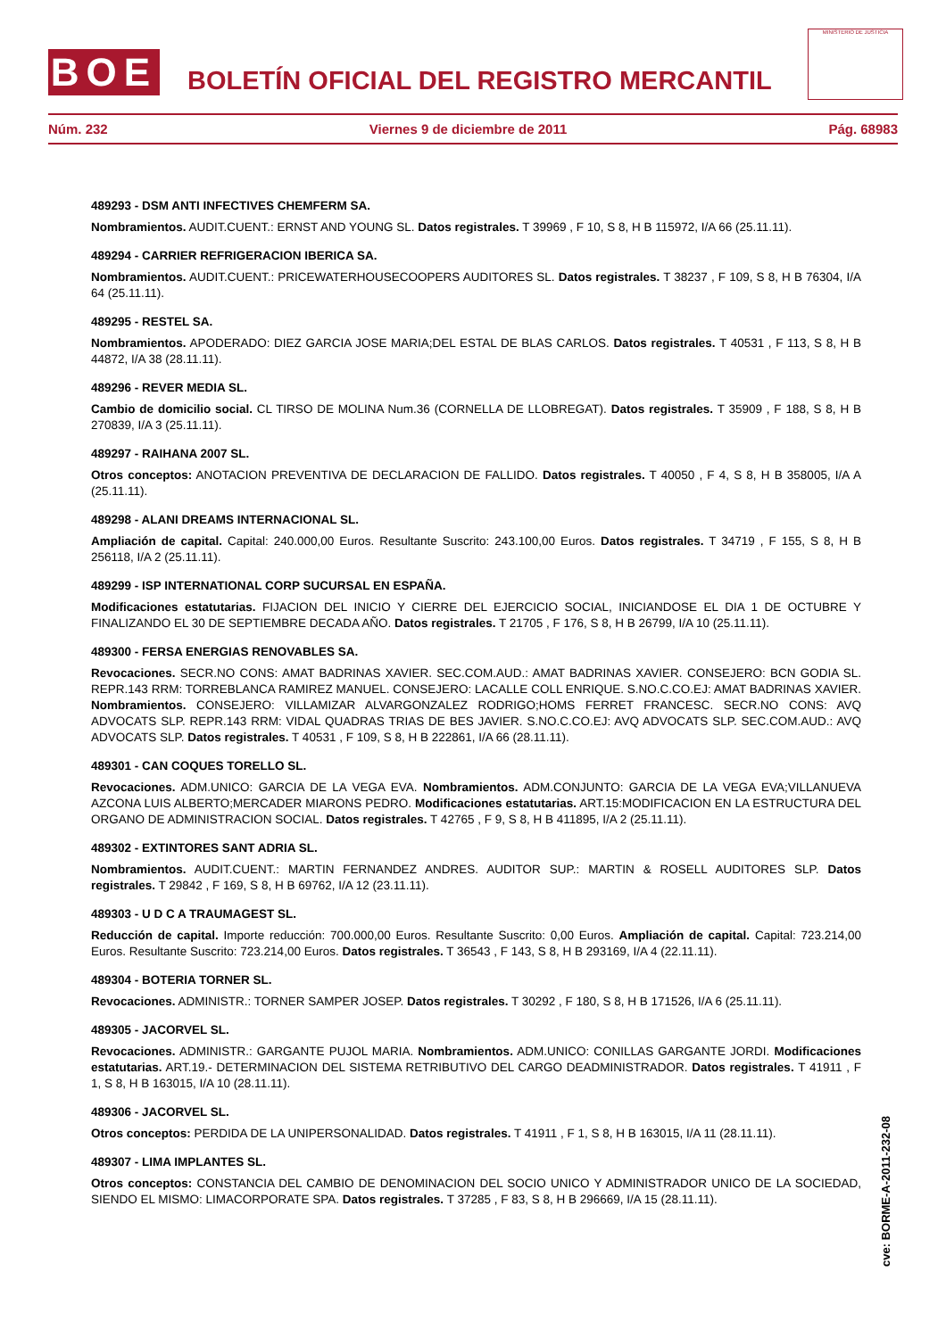BOE
BOLETÍN OFICIAL DEL REGISTRO MERCANTIL
MINISTERIO DE JUSTICIA
Núm. 232 Viernes 9 de diciembre de 2011 Pág. 68983
489293 - DSM ANTI INFECTIVES CHEMFERM SA.
Nombramientos. AUDIT.CUENT.: ERNST AND YOUNG SL. Datos registrales. T 39969 , F 10, S 8, H B 115972, I/A 66 (25.11.11).
489294 - CARRIER REFRIGERACION IBERICA SA.
Nombramientos. AUDIT.CUENT.: PRICEWATERHOUSECOOPERS AUDITORES SL. Datos registrales. T 38237 , F 109, S 8, H B 76304, I/A 64 (25.11.11).
489295 - RESTEL SA.
Nombramientos. APODERADO: DIEZ GARCIA JOSE MARIA;DEL ESTAL DE BLAS CARLOS. Datos registrales. T 40531 , F 113, S 8, H B 44872, I/A 38 (28.11.11).
489296 - REVER MEDIA SL.
Cambio de domicilio social. CL TIRSO DE MOLINA Num.36 (CORNELLA DE LLOBREGAT). Datos registrales. T 35909 , F 188, S 8, H B 270839, I/A 3 (25.11.11).
489297 - RAIHANA 2007 SL.
Otros conceptos: ANOTACION PREVENTIVA DE DECLARACION DE FALLIDO. Datos registrales. T 40050 , F 4, S 8, H B 358005, I/A A (25.11.11).
489298 - ALANI DREAMS INTERNACIONAL SL.
Ampliación de capital. Capital: 240.000,00 Euros. Resultante Suscrito: 243.100,00 Euros. Datos registrales. T 34719 , F 155, S 8, H B 256118, I/A 2 (25.11.11).
489299 - ISP INTERNATIONAL CORP SUCURSAL EN ESPAÑA.
Modificaciones estatutarias. FIJACION DEL INICIO Y CIERRE DEL EJERCICIO SOCIAL, INICIANDOSE EL DIA 1 DE OCTUBRE Y FINALIZANDO EL 30 DE SEPTIEMBRE DECADA AÑO. Datos registrales. T 21705 , F 176, S 8, H B 26799, I/A 10 (25.11.11).
489300 - FERSA ENERGIAS RENOVABLES SA.
Revocaciones. SECR.NO CONS: AMAT BADRINAS XAVIER. SEC.COM.AUD.: AMAT BADRINAS XAVIER. CONSEJERO: BCN GODIA SL. REPR.143 RRM: TORREBLANCA RAMIREZ MANUEL. CONSEJERO: LACALLE COLL ENRIQUE. S.NO.C.CO.EJ: AMAT BADRINAS XAVIER. Nombramientos. CONSEJERO: VILLAMIZAR ALVARGONZALEZ RODRIGO;HOMS FERRET FRANCESC. SECR.NO CONS: AVQ ADVOCATS SLP. REPR.143 RRM: VIDAL QUADRAS TRIAS DE BES JAVIER. S.NO.C.CO.EJ: AVQ ADVOCATS SLP. SEC.COM.AUD.: AVQ ADVOCATS SLP. Datos registrales. T 40531 , F 109, S 8, H B 222861, I/A 66 (28.11.11).
489301 - CAN COQUES TORELLO SL.
Revocaciones. ADM.UNICO: GARCIA DE LA VEGA EVA. Nombramientos. ADM.CONJUNTO: GARCIA DE LA VEGA EVA;VILLANUEVA AZCONA LUIS ALBERTO;MERCADER MIARONS PEDRO. Modificaciones estatutarias. ART.15:MODIFICACION EN LA ESTRUCTURA DEL ORGANO DE ADMINISTRACION SOCIAL. Datos registrales. T 42765 , F 9, S 8, H B 411895, I/A 2 (25.11.11).
489302 - EXTINTORES SANT ADRIA SL.
Nombramientos. AUDIT.CUENT.: MARTIN FERNANDEZ ANDRES. AUDITOR SUP.: MARTIN & ROSELL AUDITORES SLP. Datos registrales. T 29842 , F 169, S 8, H B 69762, I/A 12 (23.11.11).
489303 - U D C A TRAUMAGEST SL.
Reducción de capital. Importe reducción: 700.000,00 Euros. Resultante Suscrito: 0,00 Euros. Ampliación de capital. Capital: 723.214,00 Euros. Resultante Suscrito: 723.214,00 Euros. Datos registrales. T 36543 , F 143, S 8, H B 293169, I/A 4 (22.11.11).
489304 - BOTERIA TORNER SL.
Revocaciones. ADMINISTR.: TORNER SAMPER JOSEP. Datos registrales. T 30292 , F 180, S 8, H B 171526, I/A 6 (25.11.11).
489305 - JACORVEL SL.
Revocaciones. ADMINISTR.: GARGANTE PUJOL MARIA. Nombramientos. ADM.UNICO: CONILLAS GARGANTE JORDI. Modificaciones estatutarias. ART.19.- DETERMINACION DEL SISTEMA RETRIBUTIVO DEL CARGO DEADMINISTRADOR. Datos registrales. T 41911 , F 1, S 8, H B 163015, I/A 10 (28.11.11).
489306 - JACORVEL SL.
Otros conceptos: PERDIDA DE LA UNIPERSONALIDAD. Datos registrales. T 41911 , F 1, S 8, H B 163015, I/A 11 (28.11.11).
489307 - LIMA IMPLANTES SL.
Otros conceptos: CONSTANCIA DEL CAMBIO DE DENOMINACION DEL SOCIO UNICO Y ADMINISTRADOR UNICO DE LA SOCIEDAD, SIENDO EL MISMO: LIMACORPORATE SPA. Datos registrales. T 37285 , F 83, S 8, H B 296669, I/A 15 (28.11.11).
cve: BORME-A-2011-232-08